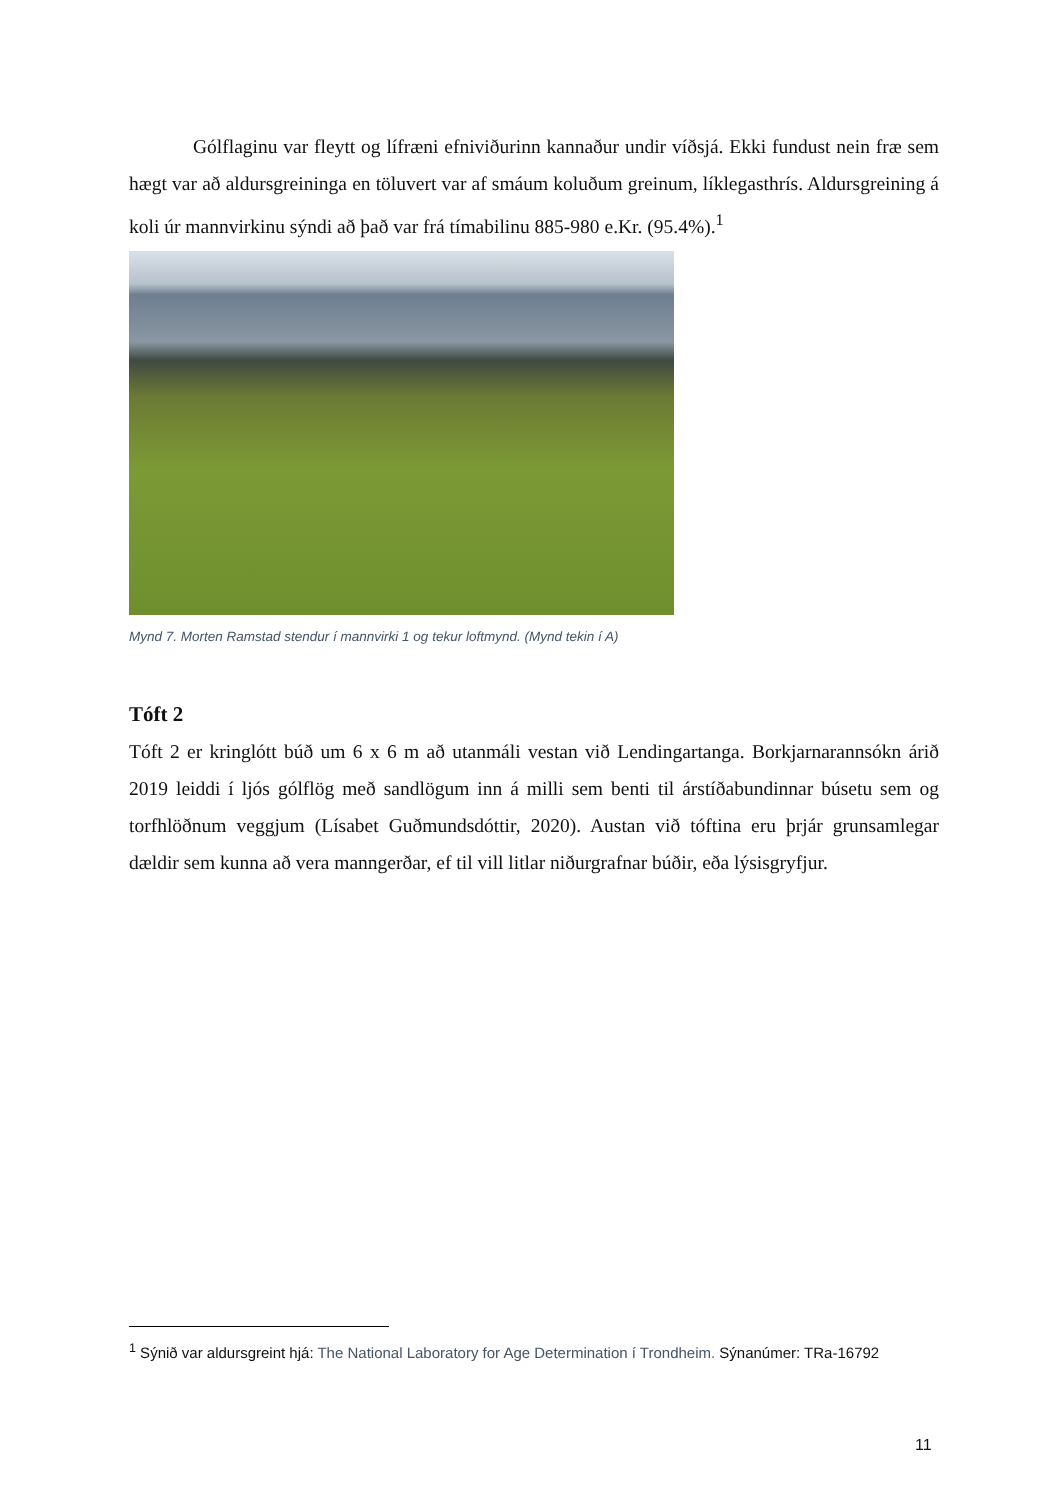Gólflaginu var fleytt og lífræni efniviðurinn kannaður undir víðsjá. Ekki fundust nein fræ sem hægt var að aldursgreininga en töluvert var af smáum koluðum greinum, líklegasthrís. Aldursgreining á koli úr mannvirkinu sýndi að það var frá tímabilinu 885-980 e.Kr. (95.4%).<sup>1</sup>
Mynd 7. Morten Ramstad stendur í mannvirki 1 og tekur loftmynd. (Mynd tekin í A)
Tóft 2
Tóft 2 er kringlótt búð um 6 x 6 m að utanmáli vestan við Lendingartanga. Borkjarnarannsókn árið 2019 leiddi í ljós gólflög með sandlögum inn á milli sem benti til árstíðabundinnar búsetu sem og torfhlöðnum veggjum (Lísabet Guðmundsdóttir, 2020). Austan við tóftina eru þrjár grunsamlegar dældir sem kunna að vera manngerðar, ef til vill litlar niðurgrafnar búðir, eða lýsisgryfjur.
<sup>1</sup> Sýnið var aldursgreint hjá: The National Laboratory for Age Determination í Trondheim. Sýnanúmer: TRa-16792
11